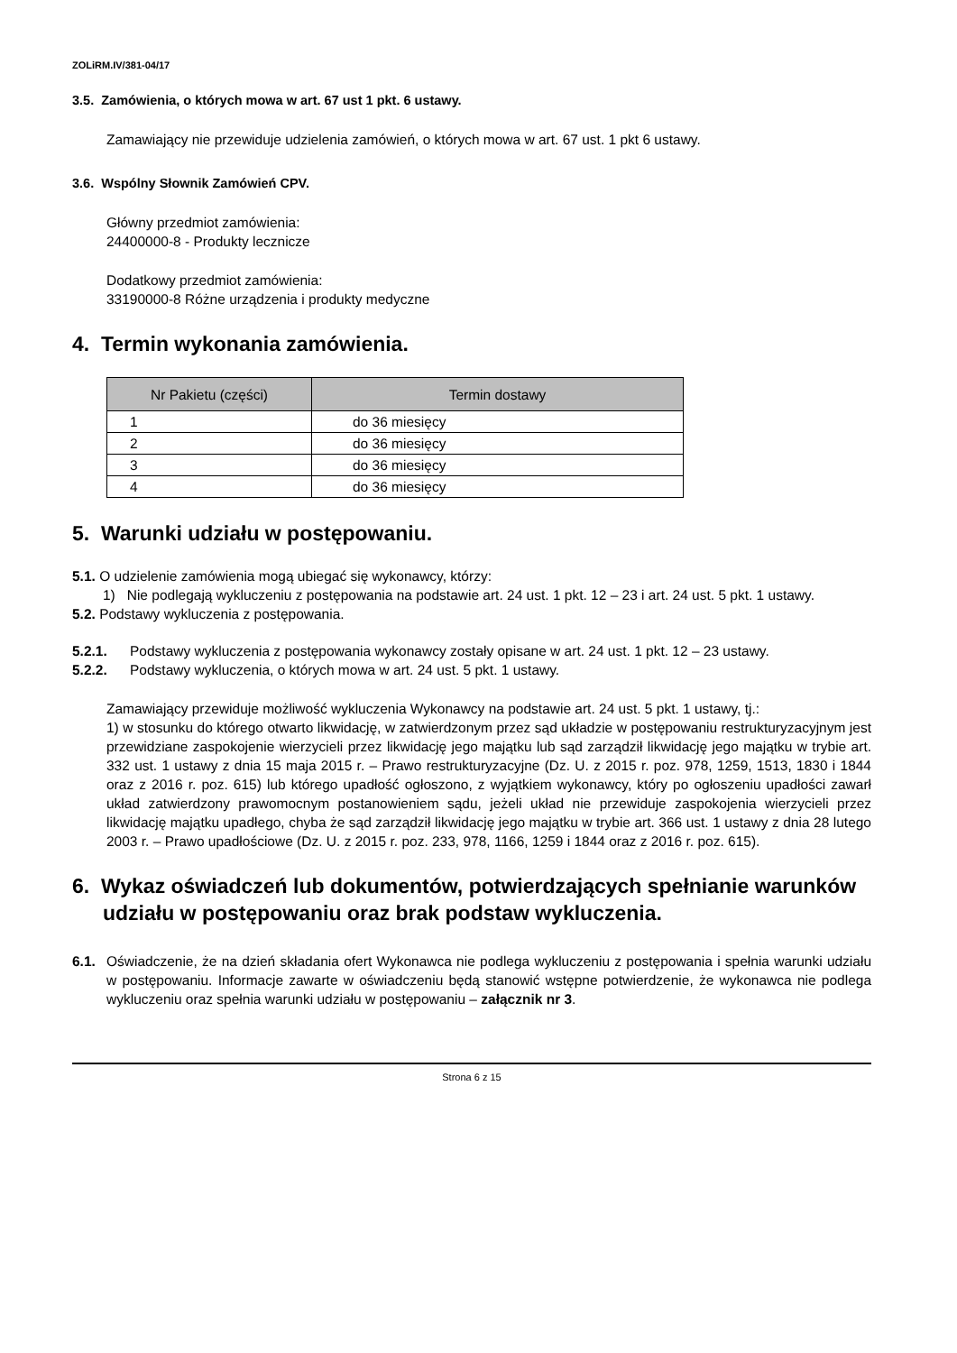ZOLiRM.IV/381-04/17
3.5. Zamówienia, o których mowa w art. 67 ust 1 pkt. 6 ustawy.
Zamawiający nie przewiduje udzielenia zamówień, o których mowa w art. 67 ust. 1 pkt 6 ustawy.
3.6. Wspólny Słownik Zamówień CPV.
Główny przedmiot zamówienia:
24400000-8 - Produkty lecznicze
Dodatkowy przedmiot zamówienia:
33190000-8 Różne urządzenia i produkty medyczne
4. Termin wykonania zamówienia.
| Nr Pakietu (części) | Termin dostawy |
| --- | --- |
| 1 | do 36 miesięcy |
| 2 | do 36 miesięcy |
| 3 | do 36 miesięcy |
| 4 | do 36 miesięcy |
5. Warunki udziału w postępowaniu.
5.1. O udzielenie zamówienia mogą ubiegać się wykonawcy, którzy:
1) Nie podlegają wykluczeniu z postępowania na podstawie art. 24 ust. 1 pkt. 12 – 23 i art. 24 ust. 5 pkt. 1 ustawy.
5.2. Podstawy wykluczenia z postępowania.
5.2.1. Podstawy wykluczenia z postępowania wykonawcy zostały opisane w art. 24 ust. 1 pkt. 12 – 23 ustawy.
5.2.2. Podstawy wykluczenia, o których mowa w art. 24 ust. 5 pkt. 1 ustawy.
Zamawiający przewiduje możliwość wykluczenia Wykonawcy na podstawie art. 24 ust. 5 pkt. 1 ustawy, tj.:
1) w stosunku do którego otwarto likwidację, w zatwierdzonym przez sąd układzie w postępowaniu restrukturyzacyjnym jest przewidziane zaspokojenie wierzycieli przez likwidację jego majątku lub sąd zarządził likwidację jego majątku w trybie art. 332 ust. 1 ustawy z dnia 15 maja 2015 r. – Prawo restrukturyzacyjne (Dz. U. z 2015 r. poz. 978, 1259, 1513, 1830 i 1844 oraz z 2016 r. poz. 615) lub którego upadłość ogłoszono, z wyjątkiem wykonawcy, który po ogłoszeniu upadłości zawarł układ zatwierdzony prawomocnym postanowieniem sądu, jeżeli układ nie przewiduje zaspokojenia wierzycieli przez likwidację majątku upadłego, chyba że sąd zarządził likwidację jego majątku w trybie art. 366 ust. 1 ustawy z dnia 28 lutego 2003 r. – Prawo upadłościowe (Dz. U. z 2015 r. poz. 233, 978, 1166, 1259 i 1844 oraz z 2016 r. poz. 615).
6. Wykaz oświadczeń lub dokumentów, potwierdzających spełnianie warunków udziału w postępowaniu oraz brak podstaw wykluczenia.
6.1. Oświadczenie, że na dzień składania ofert Wykonawca nie podlega wykluczeniu z postępowania i spełnia warunki udziału w postępowaniu. Informacje zawarte w oświadczeniu będą stanowić wstępne potwierdzenie, że wykonawca nie podlega wykluczeniu oraz spełnia warunki udziału w postępowaniu – załącznik nr 3.
Strona 6 z 15